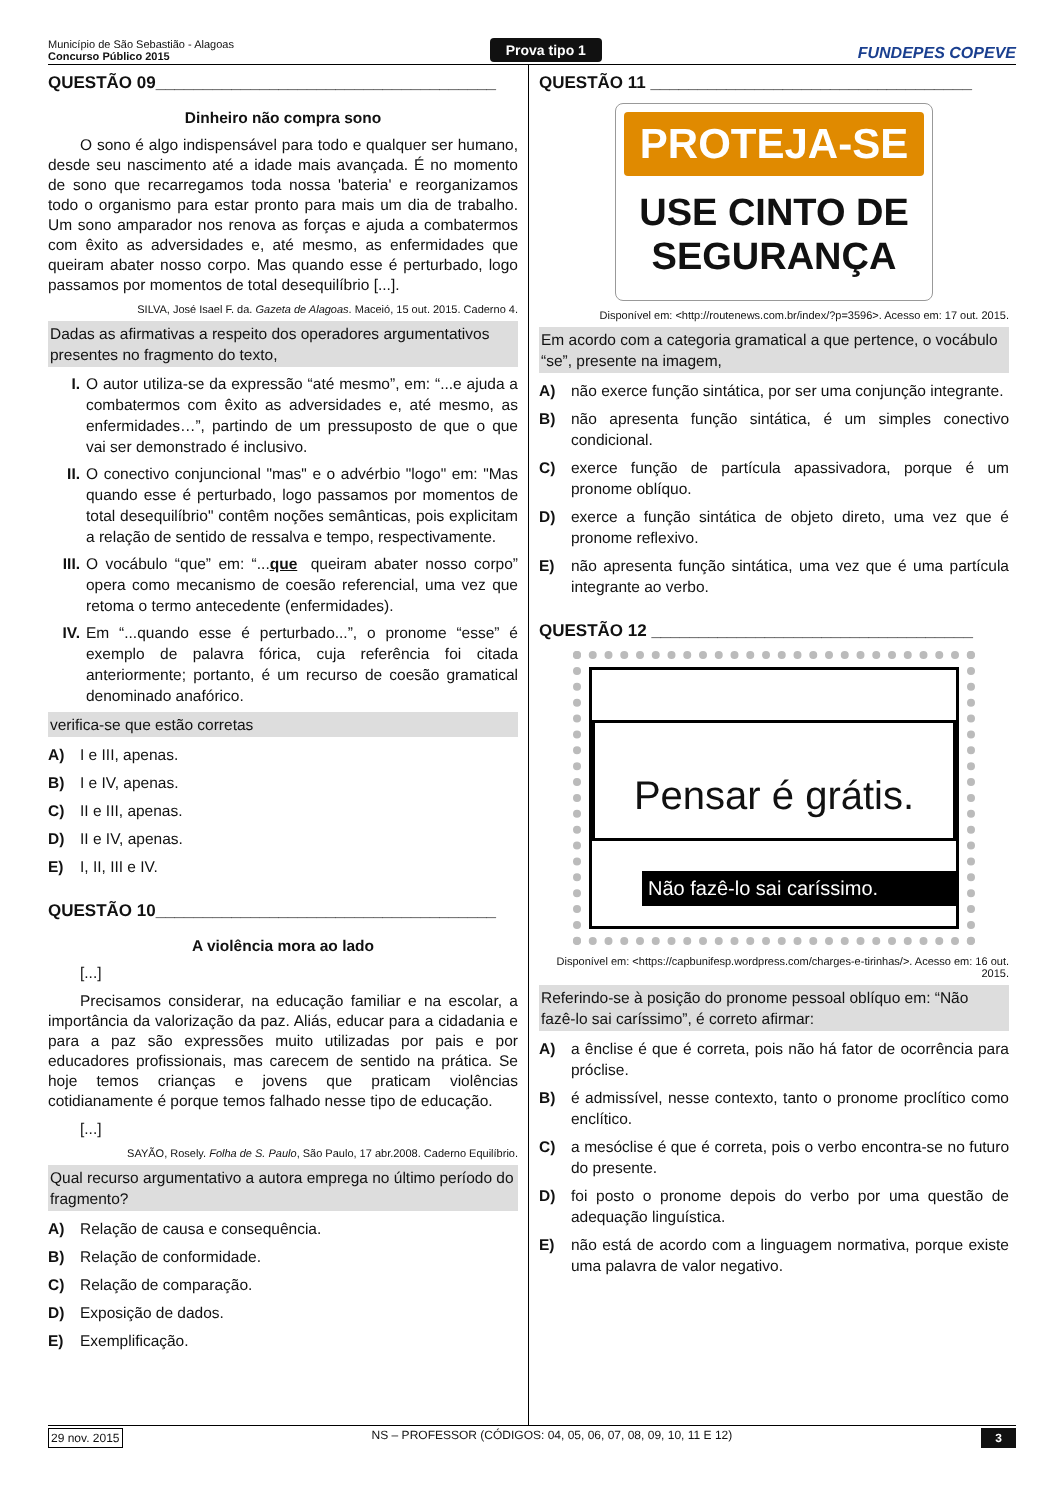Município de São Sebastião - Alagoas
Concurso Público 2015
Prova tipo 1 FUNDEPES COPEVE
QUESTÃO 09____________________________________
Dinheiro não compra sono
O sono é algo indispensável para todo e qualquer ser humano, desde seu nascimento até a idade mais avançada. É no momento de sono que recarregamos toda nossa 'bateria' e reorganizamos todo o organismo para estar pronto para mais um dia de trabalho. Um sono amparador nos renova as forças e ajuda a combatermos com êxito as adversidades e, até mesmo, as enfermidades que queiram abater nosso corpo. Mas quando esse é perturbado, logo passamos por momentos de total desequilíbrio [...].
SILVA, José Isael F. da. Gazeta de Alagoas. Maceió, 15 out. 2015. Caderno 4.
Dadas as afirmativas a respeito dos operadores argumentativos presentes no fragmento do texto,
I. O autor utiliza-se da expressão “até mesmo”, em: “...e ajuda a combatermos com êxito as adversidades e, até mesmo, as enfermidades…”, partindo de um pressuposto de que o que vai ser demonstrado é inclusivo.
II. O conectivo conjuncional "mas" e o advérbio "logo" em: "Mas quando esse é perturbado, logo passamos por momentos de total desequilíbrio" contêm noções semânticas, pois explicitam a relação de sentido de ressalva e tempo, respectivamente.
III. O vocábulo “que” em: “...que queiram abater nosso corpo” opera como mecanismo de coesão referencial, uma vez que retoma o termo antecedente (enfermidades).
IV. Em “...quando esse é perturbado...”, o pronome “esse” é exemplo de palavra fórica, cuja referência foi citada anteriormente; portanto, é um recurso de coesão gramatical denominado anafórico.
verifica-se que estão corretas
A) I e III, apenas.
B) I e IV, apenas.
C) II e III, apenas.
D) II e IV, apenas.
E) I, II, III e IV.
QUESTÃO 10____________________________________
A violência mora ao lado
[...]
Precisamos considerar, na educação familiar e na escolar, a importância da valorização da paz. Aliás, educar para a cidadania e para a paz são expressões muito utilizadas por pais e por educadores profissionais, mas carecem de sentido na prática. Se hoje temos crianças e jovens que praticam violências cotidianamente é porque temos falhado nesse tipo de educação.
[...]
SAYÃO, Rosely. Folha de S. Paulo, São Paulo, 17 abr.2008. Caderno Equilíbrio.
Qual recurso argumentativo a autora emprega no último período do fragmento?
A) Relação de causa e consequência.
B) Relação de conformidade.
C) Relação de comparação.
D) Exposição de dados.
E) Exemplificação.
QUESTÃO 11 __________________________________
PROTEJA-SE
USE CINTO DE SEGURANÇA
Disponível em: <http://routenews.com.br/index/?p=3596>. Acesso em: 17 out. 2015.
Em acordo com a categoria gramatical a que pertence, o vocábulo “se”, presente na imagem,
A) não exerce função sintática, por ser uma conjunção integrante.
B) não apresenta função sintática, é um simples conectivo condicional.
C) exerce função de partícula apassivadora, porque é um pronome oblíquo.
D) exerce a função sintática de objeto direto, uma vez que é pronome reflexivo.
E) não apresenta função sintática, uma vez que é uma partícula integrante ao verbo.
QUESTÃO 12 __________________________________
Pensar é grátis.
Não fazê-lo sai caríssimo.
Disponível em: <https://capbunifesp.wordpress.com/charges-e-tirinhas/>. Acesso em: 16 out. 2015.
Referindo-se à posição do pronome pessoal oblíquo em: “Não fazê-lo sai caríssimo”, é correto afirmar:
A) a ênclise é que é correta, pois não há fator de ocorrência para próclise.
B) é admissível, nesse contexto, tanto o pronome proclítico como enclítico.
C) a mesóclise é que é correta, pois o verbo encontra-se no futuro do presente.
D) foi posto o pronome depois do verbo por uma questão de adequação linguística.
E) não está de acordo com a linguagem normativa, porque existe uma palavra de valor negativo.
29 nov. 2015 NS – PROFESSOR (CÓDIGOS: 04, 05, 06, 07, 08, 09, 10, 11 E 12) 3